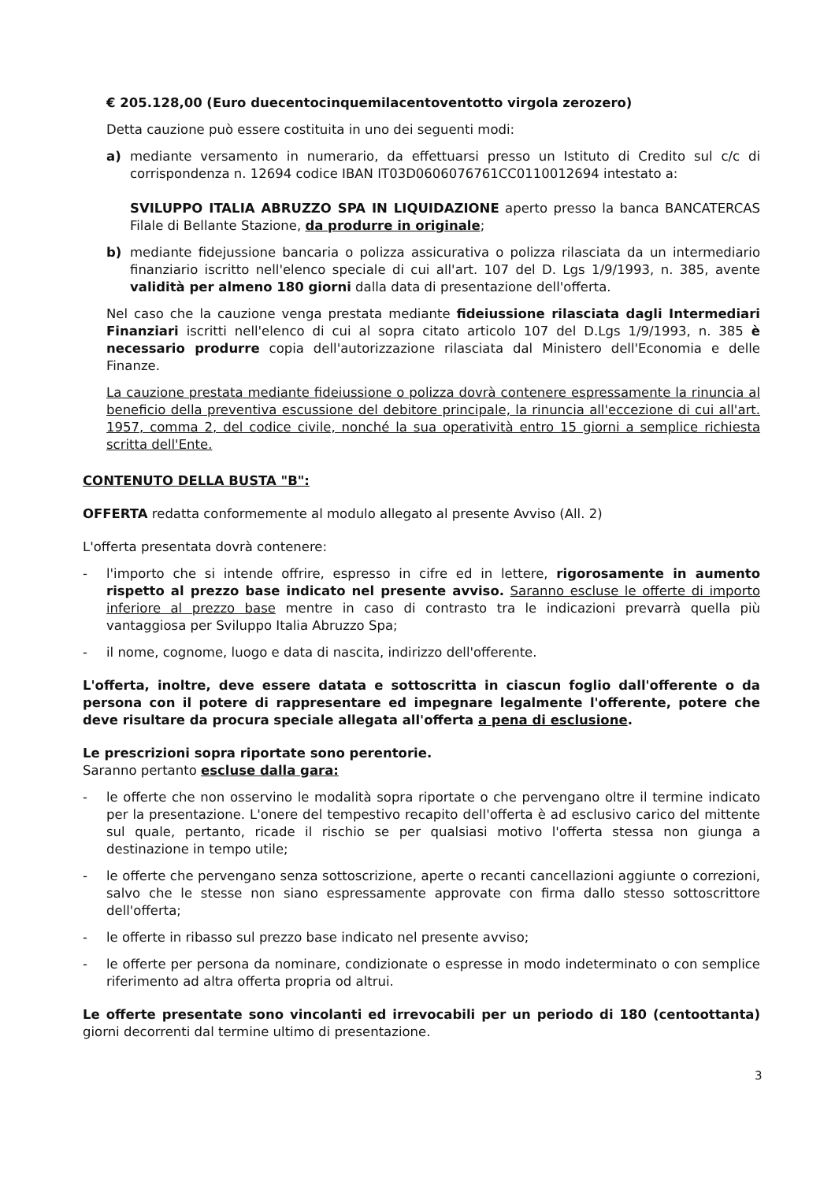€ 205.128,00 (Euro duecentocinquemilacentoventotto virgola zerozero)
Detta cauzione può essere costituita in uno dei seguenti modi:
a) mediante versamento in numerario, da effettuarsi presso un Istituto di Credito sul c/c di corrispondenza n. 12694 codice IBAN IT03D0606076761CC0110012694 intestato a:
SVILUPPO ITALIA ABRUZZO SPA IN LIQUIDAZIONE aperto presso la banca BANCATERCAS Filale di Bellante Stazione, da produrre in originale;
b) mediante fidejussione bancaria o polizza assicurativa o polizza rilasciata da un intermediario finanziario iscritto nell'elenco speciale di cui all'art. 107 del D. Lgs 1/9/1993, n. 385, avente validità per almeno 180 giorni dalla data di presentazione dell'offerta.
Nel caso che la cauzione venga prestata mediante fideiussione rilasciata dagli Intermediari Finanziari iscritti nell'elenco di cui al sopra citato articolo 107 del D.Lgs 1/9/1993, n. 385 è necessario produrre copia dell'autorizzazione rilasciata dal Ministero dell'Economia e delle Finanze.
La cauzione prestata mediante fideiussione o polizza dovrà contenere espressamente la rinuncia al beneficio della preventiva escussione del debitore principale, la rinuncia all'eccezione di cui all'art. 1957, comma 2, del codice civile, nonché la sua operatività entro 15 giorni a semplice richiesta scritta dell'Ente.
CONTENUTO DELLA BUSTA "B":
OFFERTA redatta conformemente al modulo allegato al presente Avviso (All. 2)
L'offerta presentata dovrà contenere:
- l'importo che si intende offrire, espresso in cifre ed in lettere, rigorosamente in aumento rispetto al prezzo base indicato nel presente avviso. Saranno escluse le offerte di importo inferiore al prezzo base mentre in caso di contrasto tra le indicazioni prevarrà quella più vantaggiosa per Sviluppo Italia Abruzzo Spa;
- il nome, cognome, luogo e data di nascita, indirizzo dell'offerente.
L'offerta, inoltre, deve essere datata e sottoscritta in ciascun foglio dall'offerente o da persona con il potere di rappresentare ed impegnare legalmente l'offerente, potere che deve risultare da procura speciale allegata all'offerta a pena di esclusione.
Le prescrizioni sopra riportate sono perentorie.
Saranno pertanto escluse dalla gara:
- le offerte che non osservino le modalità sopra riportate o che pervengano oltre il termine indicato per la presentazione. L'onere del tempestivo recapito dell'offerta è ad esclusivo carico del mittente sul quale, pertanto, ricade il rischio se per qualsiasi motivo l'offerta stessa non giunga a destinazione in tempo utile;
- le offerte che pervengano senza sottoscrizione, aperte o recanti cancellazioni aggiunte o correzioni, salvo che le stesse non siano espressamente approvate con firma dallo stesso sottoscrittore dell'offerta;
- le offerte in ribasso sul prezzo base indicato nel presente avviso;
- le offerte per persona da nominare, condizionate o espresse in modo indeterminato o con semplice riferimento ad altra offerta propria od altrui.
Le offerte presentate sono vincolanti ed irrevocabili per un periodo di 180 (centoottanta) giorni decorrenti dal termine ultimo di presentazione.
3